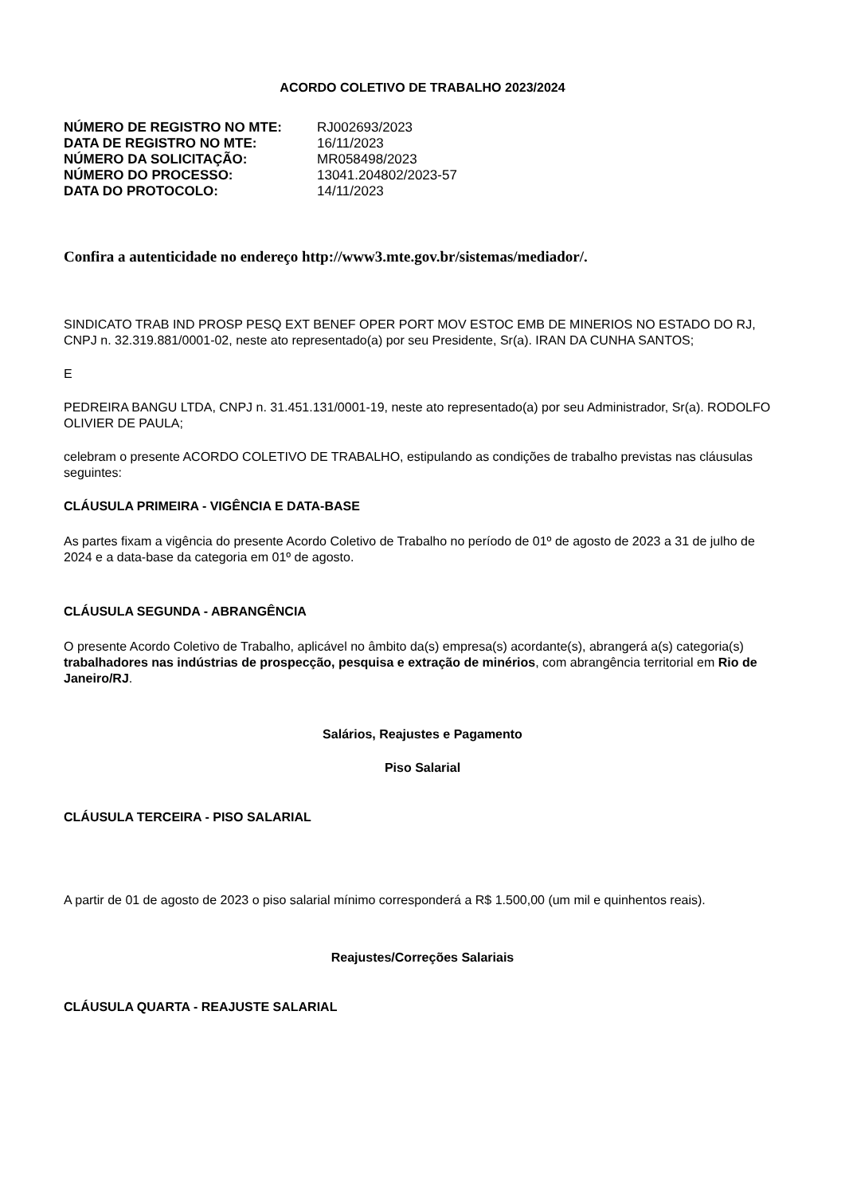ACORDO COLETIVO DE TRABALHO 2023/2024
| NÚMERO DE REGISTRO NO MTE: | RJ002693/2023 |
| DATA DE REGISTRO NO MTE: | 16/11/2023 |
| NÚMERO DA SOLICITAÇÃO: | MR058498/2023 |
| NÚMERO DO PROCESSO: | 13041.204802/2023-57 |
| DATA DO PROTOCOLO: | 14/11/2023 |
Confira a autenticidade no endereço http://www3.mte.gov.br/sistemas/mediador/.
SINDICATO TRAB IND PROSP PESQ EXT BENEF OPER PORT MOV ESTOC EMB DE MINERIOS NO ESTADO DO RJ, CNPJ n. 32.319.881/0001-02, neste ato representado(a) por seu Presidente, Sr(a). IRAN DA CUNHA SANTOS;
E
PEDREIRA BANGU LTDA, CNPJ n. 31.451.131/0001-19, neste ato representado(a) por seu Administrador, Sr(a). RODOLFO OLIVIER DE PAULA;
celebram o presente ACORDO COLETIVO DE TRABALHO, estipulando as condições de trabalho previstas nas cláusulas seguintes:
CLÁUSULA PRIMEIRA - VIGÊNCIA E DATA-BASE
As partes fixam a vigência do presente Acordo Coletivo de Trabalho no período de 01º de agosto de 2023 a 31 de julho de 2024 e a data-base da categoria em 01º de agosto.
CLÁUSULA SEGUNDA - ABRANGÊNCIA
O presente Acordo Coletivo de Trabalho, aplicável no âmbito da(s) empresa(s) acordante(s), abrangerá a(s) categoria(s) trabalhadores nas indústrias de prospecção, pesquisa e extração de minérios, com abrangência territorial em Rio de Janeiro/RJ.
Salários, Reajustes e Pagamento
Piso Salarial
CLÁUSULA TERCEIRA - PISO SALARIAL
A partir de 01 de agosto de 2023 o piso salarial mínimo corresponderá a R$ 1.500,00 (um mil e quinhentos reais).
Reajustes/Correções Salariais
CLÁUSULA QUARTA - REAJUSTE SALARIAL